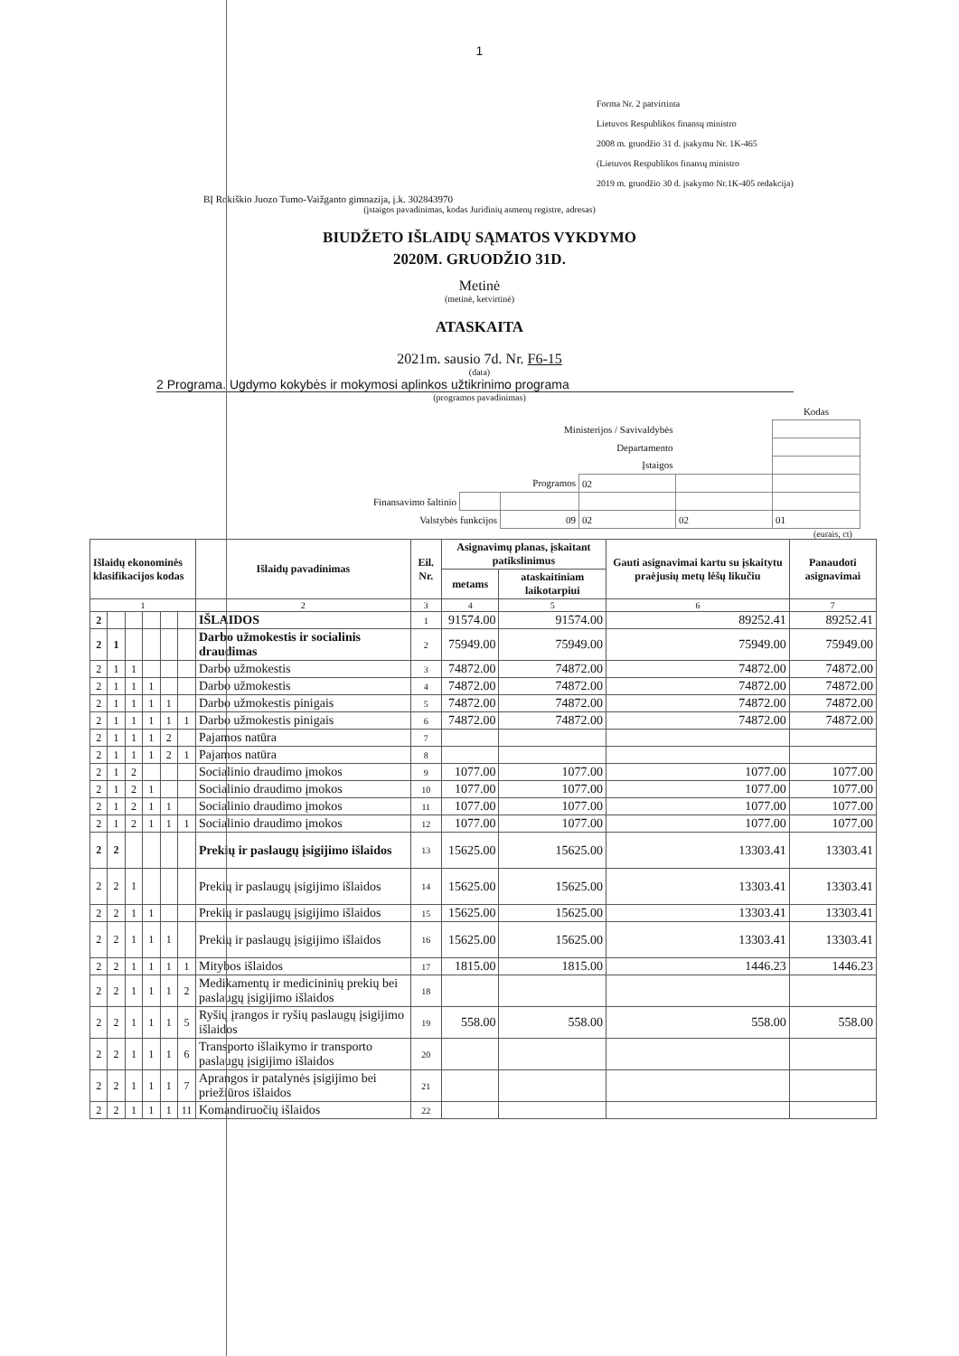1
Forma Nr. 2 patvirtinta
Lietuvos Respublikos finansų ministro
2008 m. gruodžio 31 d. įsakymu Nr. 1K-465
(Lietuvos Respublikos finansų ministro
2019 m. gruodžio 30 d. įsakymo Nr.1K-405 redakcija)
BĮ Rokiškio Juozo Tumo-Vaižganto gimnazija, į.k. 302843970
(įstaigos pavadinimas, kodas Juridinių asmenų registre, adresas)
BIUDŽETO IŠLAIDŲ SĄMATOS VYKDYMO
2020M. GRUODŽIO 31D.
Metinė
(metinė, ketvirtinė)
ATASKAITA
2021m. sausio 7d. Nr. F6-15
(data)
2 Programa. Ugdymo kokybės ir mokymosi aplinkos užtikrinimo programa
(programos pavadinimas)
| | | | | | Kodas |
| Ministerijos / Savivaldybės | | | | | |
| Departamento | | | | | |
| Įstaigos | | | | | |
| Programos | | | 02 | | |
| Finansavimo šaltinio | | | | | |
| Valstybės funkcijos | | 09 | 02 | 02 | 01 |
(eurais, ct)
| Išlaidų ekonominės klasifikacijos kodas | | | | | | Išlaidų pavadinimas | Eil. Nr. | Asignavimų planas, įskaitant patikslinimus | | Gauti asignavimai kartu su įskaitytu praėjusių metų lėšų likučiu | Panaudoti asignavimai |
| --- | --- | --- | --- | --- | --- | --- | --- | --- | --- | --- | --- |
| | | | | | | | | metams | ataskaitiniam laikotarpiui | | |
| 1 | | | | | | 2 | 3 | 4 | 5 | 6 | 7 |
| 2 | | | | | | IŠLAIDOS | 1 | 91574.00 | 91574.00 | 89252.41 | 89252.41 |
| 2 | 1 | | | | | Darbo užmokestis ir socialinis draudimas | 2 | 75949.00 | 75949.00 | 75949.00 | 75949.00 |
| 2 | 1 | 1 | | | | Darbo užmokestis | 3 | 74872.00 | 74872.00 | 74872.00 | 74872.00 |
| 2 | 1 | 1 | 1 | | | Darbo užmokestis | 4 | 74872.00 | 74872.00 | 74872.00 | 74872.00 |
| 2 | 1 | 1 | 1 | 1 | | Darbo užmokestis pinigais | 5 | 74872.00 | 74872.00 | 74872.00 | 74872.00 |
| 2 | 1 | 1 | 1 | 1 | 1 | Darbo užmokestis pinigais | 6 | 74872.00 | 74872.00 | 74872.00 | 74872.00 |
| 2 | 1 | 1 | 1 | 2 | | Pajamos natūra | 7 | | | | |
| 2 | 1 | 1 | 1 | 2 | 1 | Pajamos natūra | 8 | | | | |
| 2 | 1 | 2 | | | | Socialinio draudimo įmokos | 9 | 1077.00 | 1077.00 | 1077.00 | 1077.00 |
| 2 | 1 | 2 | 1 | | | Socialinio draudimo įmokos | 10 | 1077.00 | 1077.00 | 1077.00 | 1077.00 |
| 2 | 1 | 2 | 1 | 1 | | Socialinio draudimo įmokos | 11 | 1077.00 | 1077.00 | 1077.00 | 1077.00 |
| 2 | 1 | 2 | 1 | 1 | 1 | Socialinio draudimo įmokos | 12 | 1077.00 | 1077.00 | 1077.00 | 1077.00 |
| 2 | 2 | | | | | Prekių ir paslaugų įsigijimo išlaidos | 13 | 15625.00 | 15625.00 | 13303.41 | 13303.41 |
| 2 | 2 | 1 | | | | Prekių ir paslaugų įsigijimo išlaidos | 14 | 15625.00 | 15625.00 | 13303.41 | 13303.41 |
| 2 | 2 | 1 | 1 | | | Prekių ir paslaugų įsigijimo išlaidos | 15 | 15625.00 | 15625.00 | 13303.41 | 13303.41 |
| 2 | 2 | 1 | 1 | 1 | | Prekių ir paslaugų įsigijimo išlaidos | 16 | 15625.00 | 15625.00 | 13303.41 | 13303.41 |
| 2 | 2 | 1 | 1 | 1 | 1 | Mitybos išlaidos | 17 | 1815.00 | 1815.00 | 1446.23 | 1446.23 |
| 2 | 2 | 1 | 1 | 1 | 2 | Medikamentų ir medicininių prekių bei paslaugų įsigijimo išlaidos | 18 | | | | |
| 2 | 2 | 1 | 1 | 1 | 5 | Ryšių įrangos ir ryšių paslaugų įsigijimo išlaidos | 19 | 558.00 | 558.00 | 558.00 | 558.00 |
| 2 | 2 | 1 | 1 | 1 | 6 | Transporto išlaikymo ir transporto paslaugų įsigijimo išlaidos | 20 | | | | |
| 2 | 2 | 1 | 1 | 1 | 7 | Aprangos ir patalynės įsigijimo bei priežiūros išlaidos | 21 | | | | |
| 2 | 2 | 1 | 1 | 1 | 11 | Komandiruočių išlaidos | 22 | | | | |